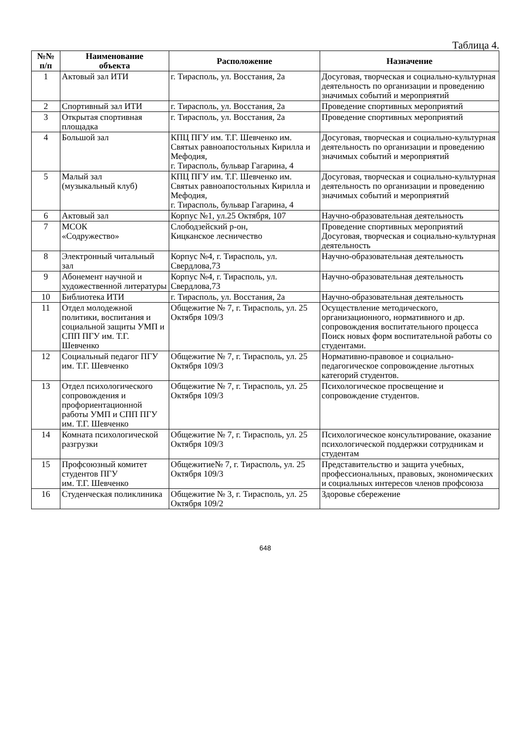Таблица 4.
| №№ п/п | Наименование объекта | Расположение | Назначение |
| --- | --- | --- | --- |
| 1 | Актовый зал ИТИ | г. Тирасполь, ул. Восстания, 2а | Досуговая, творческая и социально-культурная деятельность по организации и проведению значимых событий и мероприятий |
| 2 | Спортивный зал ИТИ | г. Тирасполь, ул. Восстания, 2а | Проведение спортивных мероприятий |
| 3 | Открытая спортивная площадка | г. Тирасполь, ул. Восстания, 2а | Проведение спортивных мероприятий |
| 4 | Большой зал | КПЦ ПГУ им. Т.Г. Шевченко им. Святых равноапостольных Кирилла и Мефодия, г. Тирасполь, бульвар Гагарина, 4 | Досуговая, творческая и социально-культурная деятельность по организации и проведению значимых событий и мероприятий |
| 5 | Малый зал (музыкальный клуб) | КПЦ ПГУ им. Т.Г. Шевченко им. Святых равноапостольных Кирилла и Мефодия, г. Тирасполь, бульвар Гагарина, 4 | Досуговая, творческая и социально-культурная деятельность по организации и проведению значимых событий и мероприятий |
| 6 | Актовый зал | Корпус №1, ул.25 Октября, 107 | Научно-образовательная деятельность |
| 7 | МСОК «Содружество» | Слободзейский р-он, Кицканское лесничество | Проведение спортивных мероприятий Досуговая, творческая и социально-культурная деятельность |
| 8 | Электронный читальный зал | Корпус №4, г. Тирасполь, ул. Свердлова,73 | Научно-образовательная деятельность |
| 9 | Абонемент научной и художественной литературы | Корпус №4, г. Тирасполь, ул. Свердлова,73 | Научно-образовательная деятельность |
| 10 | Библиотека ИТИ | г. Тирасполь, ул. Восстания, 2а | Научно-образовательная деятельность |
| 11 | Отдел молодежной политики, воспитания и социальной защиты УМП и СПП ПГУ им. Т.Г. Шевченко | Общежитие № 7, г. Тирасполь, ул. 25 Октября 109/3 | Осуществление методического, организационного, нормативного и др. сопровождения воспитательного процесса Поиск новых форм воспитательной работы со студентами. |
| 12 | Социальный педагог ПГУ им. Т.Г. Шевченко | Общежитие № 7, г. Тирасполь, ул. 25 Октября 109/3 | Нормативно-правовое и социально-педагогическое сопровождение льготных категорий студентов. |
| 13 | Отдел психологического сопровождения и профориентационной работы УМП и СПП ПГУ им. Т.Г. Шевченко | Общежитие № 7, г. Тирасполь, ул. 25 Октября 109/3 | Психологическое просвещение и сопровождение студентов. |
| 14 | Комната психологической разгрузки | Общежитие № 7, г. Тирасполь, ул. 25 Октября 109/3 | Психологическое консультирование, оказание психологической поддержки сотрудникам и студентам |
| 15 | Профсоюзный комитет студентов ПГУ им. Т.Г. Шевченко | Общежитие№ 7, г. Тирасполь, ул. 25 Октября 109/3 | Представительство и защита учебных, профессиональных, правовых, экономических и социальных интересов членов профсоюза |
| 16 | Студенческая поликлиника | Общежитие № 3, г. Тирасполь, ул. 25 Октября 109/2 | Здоровье сбережение |
648